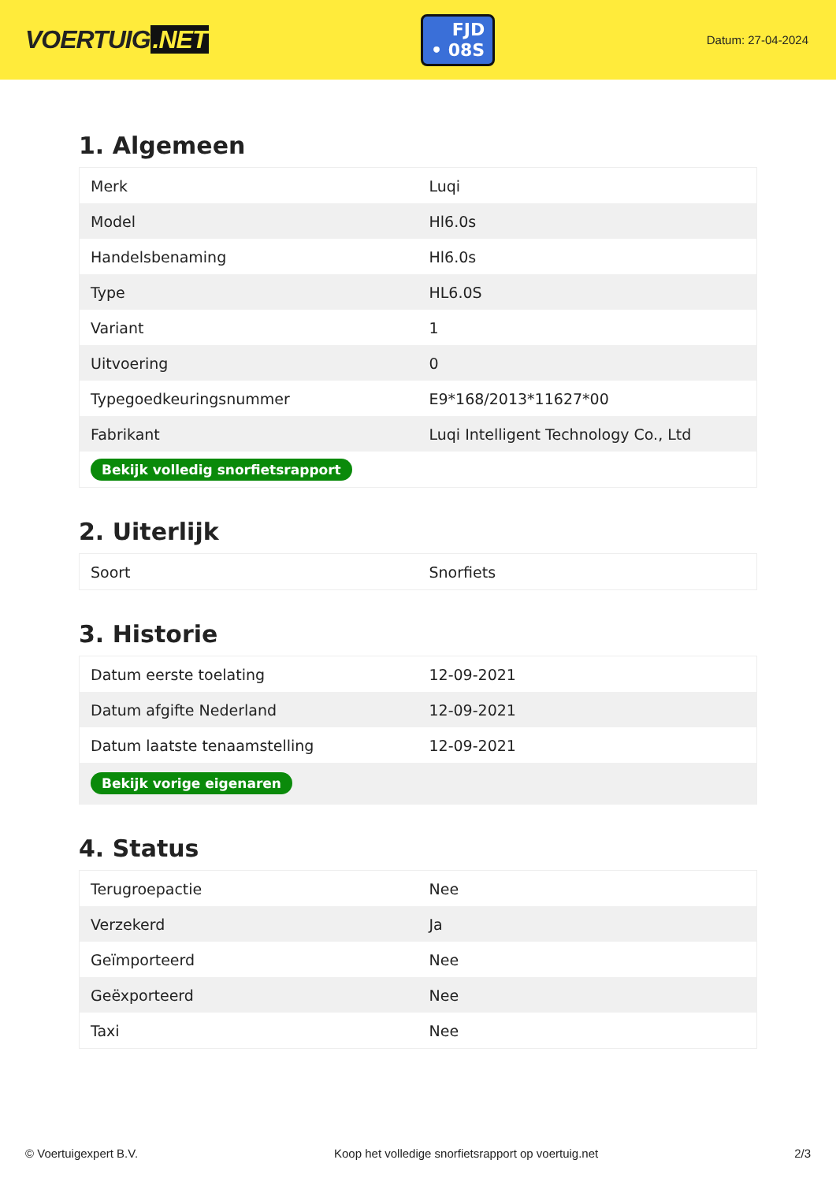VOERTUIG.NET
FJD
• 08S
Datum: 27-04-2024
1. Algemeen
| Merk | Luqi |
| Model | Hl6.0s |
| Handelsbenaming | Hl6.0s |
| Type | HL6.0S |
| Variant | 1 |
| Uitvoering | 0 |
| Typegoedkeuringsnummer | E9*168/2013*11627*00 |
| Fabrikant | Luqi Intelligent Technology Co., Ltd |
| Bekijk volledig snorfietsrapport | |
2. Uiterlijk
| Soort | Snorfiets |
3. Historie
| Datum eerste toelating | 12-09-2021 |
| Datum afgifte Nederland | 12-09-2021 |
| Datum laatste tenaamstelling | 12-09-2021 |
| Bekijk vorige eigenaren | |
4. Status
| Terugroepactie | Nee |
| Verzekerd | Ja |
| Geïmporteerd | Nee |
| Geëxporteerd | Nee |
| Taxi | Nee |
© Voertuigexpert B.V. Koop het volledige snorfietsrapport op voertuig.net 2/3